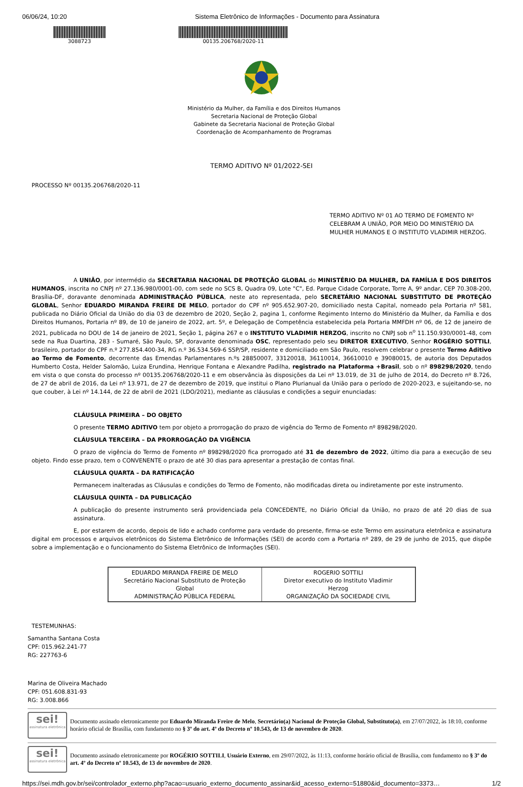06/06/24, 10:20 Sistema Eletrônico de Informações - Documento para Assinatura
3088723 00135.206768/2020-11
Ministério da Mulher, da Família e dos Direitos Humanos
Secretaria Nacional de Proteção Global
Gabinete da Secretaria Nacional de Proteção Global
Coordenação de Acompanhamento de Programas
TERMO ADITIVO Nº 01/2022-SEI
PROCESSO Nº 00135.206768/2020-11
TERMO ADITIVO Nº 01 AO TERMO DE FOMENTO Nº CELEBRAM A UNIÃO, POR MEIO DO MINISTÉRIO DA MULHER HUMANOS E O INSTITUTO VLADIMIR HERZOG.
A UNIÃO, por intermédio da SECRETARIA NACIONAL DE PROTEÇÃO GLOBAL do MINISTÉRIO DA MULHER, DA FAMÍLIA E DOS DIREITOS HUMANOS, inscrita no CNPJ nº 27.136.980/0001-00, com sede no SCS B, Quadra 09, Lote "C", Ed. Parque Cidade Corporate, Torre A, 9º andar, CEP 70.308-200, Brasília-DF, doravante denominada ADMINISTRAÇÃO PÚBLICA, neste ato representada, pelo SECRETÁRIO NACIONAL SUBSTITUTO DE PROTEÇÃO GLOBAL, Senhor EDUARDO MIRANDA FREIRE DE MELO, portador do CPF nº 905.652.907-20, domiciliado nesta Capital, nomeado pela Portaria nº 581, publicada no Diário Oficial da União do dia 03 de dezembro de 2020, Seção 2, pagina 1, conforme Regimento Interno do Ministério da Mulher, da Família e dos Direitos Humanos, Portaria nº 89, de 10 de janeiro de 2022, art. 5º, e Delegação de Competência estabelecida pela Portaria MMFDH nº 06, de 12 de janeiro de 2021, publicada no DOU de 14 de janeiro de 2021, Seção 1, página 267 e o INSTITUTO VLADIMIR HERZOG, inscrito no CNPJ sob n<sup>o</sup> 11.150.930/0001-48, com sede na Rua Duartina, 283 - Sumaré, São Paulo, SP, doravante denominada OSC, representado pelo seu DIRETOR EXECUTIVO, Senhor ROGÉRIO SOTTILI, brasileiro, portador do CPF n.º 277.854.400-34, RG n.º 36.534.569-6 SSP/SP, residente e domiciliado em São Paulo, resolvem celebrar o presente Termo Aditivo ao Termo de Fomento, decorrente das Emendas Parlamentares n.ºs 28850007, 33120018, 36110014, 36610010 e 39080015, de autoria dos Deputados Humberto Costa, Helder Salomão, Luiza Erundina, Henrique Fontana e Alexandre Padilha, registrado na Plataforma +Brasil, sob o nº 898298/2020, tendo em vista o que consta do processo nº 00135.206768/2020-11 e em observância às disposições da Lei nº 13.019, de 31 de julho de 2014, do Decreto nº 8.726, de 27 de abril de 2016, da Lei nº 13.971, de 27 de dezembro de 2019, que institui o Plano Plurianual da União para o período de 2020-2023, e sujeitando-se, no que couber, à Lei nº 14.144, de 22 de abril de 2021 (LDO/2021), mediante as cláusulas e condições a seguir enunciadas:
CLÁUSULA PRIMEIRA – DO OBJETO
O presente TERMO ADITIVO tem por objeto a prorrogação do prazo de vigência do Termo de Fomento nº 898298/2020.
CLÁUSULA TERCEIRA – DA PRORROGAÇÃO DA VIGÊNCIA
O prazo de vigência do Termo de Fomento nº 898298/2020 fica prorrogado até 31 de dezembro de 2022, último dia para a execução de seu objeto. Findo esse prazo, tem o CONVENENTE o prazo de até 30 dias para apresentar a prestação de contas final.
CLÁUSULA QUARTA – DA RATIFICAÇÃO
Permanecem inalteradas as Cláusulas e condições do Termo de Fomento, não modificadas direta ou indiretamente por este instrumento.
CLÁUSULA QUINTA – DA PUBLICAÇÃO
A publicação do presente instrumento será providenciada pela CONCEDENTE, no Diário Oficial da União, no prazo de até 20 dias de sua assinatura.
E, por estarem de acordo, depois de lido e achado conforme para verdade do presente, firma-se este Termo em assinatura eletrônica e assinatura digital em processos e arquivos eletrônicos do Sistema Eletrônico de Informações (SEI) de acordo com a Portaria nº 289, de 29 de junho de 2015, que dispõe sobre a implementação e o funcionamento do Sistema Eletrônico de Informações (SEI).
| EDUARDO MIRANDA FREIRE DE MELO Secretário Nacional Substituto de Proteção Global ADMINISTRAÇÃO PÚBLICA FEDERAL | ROGERIO SOTTILI Diretor executivo do Instituto Vladimir Herzog ORGANIZAÇÃO DA SOCIEDADE CIVIL |
TESTEMUNHAS:
Samantha Santana Costa
CPF: 015.962.241-77
RG: 227763-6
Marina de Oliveira Machado
CPF: 051.608.831-93
RG: 3.008.866
sei!
assinatura eletrônica
Documento assinado eletronicamente por Eduardo Miranda Freire de Melo, Secretário(a) Nacional de Proteção Global, Substituto(a), em 27/07/2022, às 18:10, conforme horário oficial de Brasília, com fundamento no § 3º do art. 4º do Decreto nº 10.543, de 13 de novembro de 2020.
sei!
assinatura eletrônica
Documento assinado eletronicamente por ROGÉRIO SOTTILI, Usuário Externo, em 29/07/2022, às 11:13, conforme horário oficial de Brasília, com fundamento no § 3º do art. 4º do Decreto nº 10.543, de 13 de novembro de 2020.
https://sei.mdh.gov.br/sei/controlador_externo.php?acao=usuario_externo_documento_assinar&id_acesso_externo=51880&id_documento=3373… 1/2